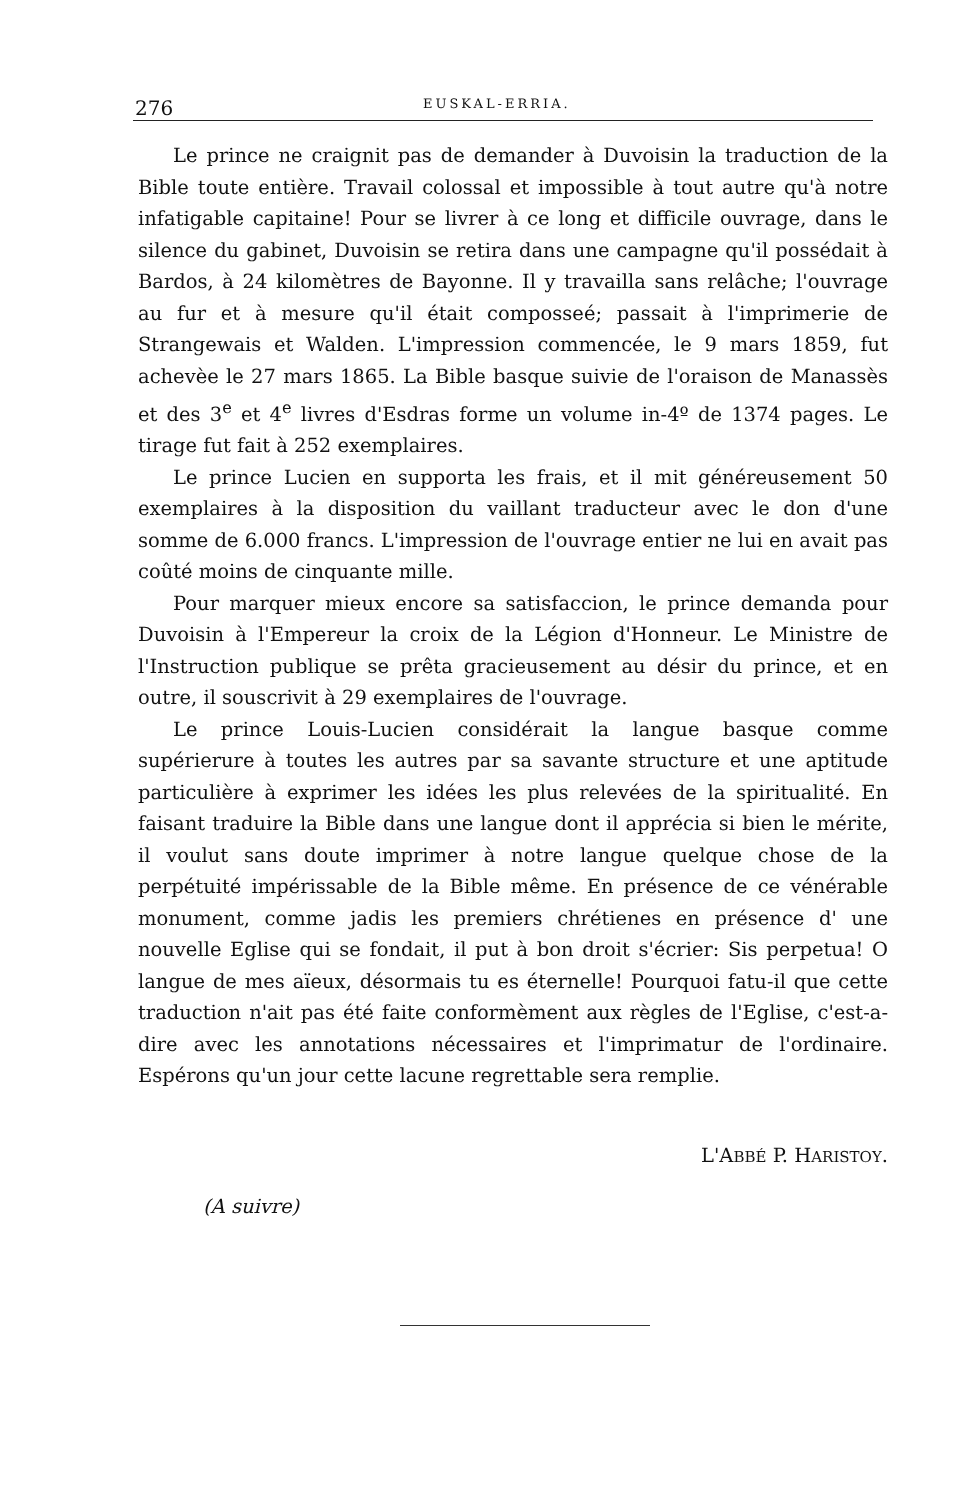276 EUSKAL-ERRIA.
Le prince ne craignit pas de demander à Duvoisin la traduction de la Bible toute entière. Travail colossal et impossible à tout autre qu'à notre infatigable capitaine! Pour se livrer à ce long et difficile ouvrage, dans le silence du gabinet, Duvoisin se retira dans une campagne qu'il possédait à Bardos, à 24 kilomètres de Bayonne. Il y travailla sans relâche; l'ouvrage au fur et à mesure qu'il était composseé; passait à l'imprimerie de Strangewais et Walden. L'impression commencée, le 9 mars 1859, fut achevèe le 27 mars 1865. La Bible basque suivie de l'oraison de Manassès et des 3<sup>e</sup> et 4<sup>e</sup> livres d'Esdras forme un volume in-4º de 1374 pages. Le tirage fut fait à 252 exemplaires.
Le prince Lucien en supporta les frais, et il mit généreusement 50 exemplaires à la disposition du vaillant traducteur avec le don d'une somme de 6.000 francs. L'impression de l'ouvrage entier ne lui en avait pas coûté moins de cinquante mille.
Pour marquer mieux encore sa satisfaccion, le prince demanda pour Duvoisin à l'Empereur la croix de la Légion d'Honneur. Le Ministre de l'Instruction publique se prêta gracieusement au désir du prince, et en outre, il souscrivit à 29 exemplaires de l'ouvrage.
Le prince Louis-Lucien considérait la langue basque comme supérierure à toutes les autres par sa savante structure et une aptitude particulière à exprimer les idées les plus relevées de la spiritualité. En faisant traduire la Bible dans une langue dont il apprécia si bien le mérite, il voulut sans doute imprimer à notre langue quelque chose de la perpétuité impérissable de la Bible même. En présence de ce vénérable monument, comme jadis les premiers chrétienes en présence d' une nouvelle Eglise qui se fondait, il put à bon droit s'écrier: Sis perpetua! O langue de mes aïeux, désormais tu es éternelle! Pourquoi fatu-il que cette traduction n'ait pas été faite conformèment aux règles de l'Eglise, c'est-a-dire avec les annotations nécessaires et l'imprimatur de l'ordinaire. Espérons qu'un jour cette lacune regrettable sera remplie.
L'ABBÉ P. HARISTOY.
(A suivre)